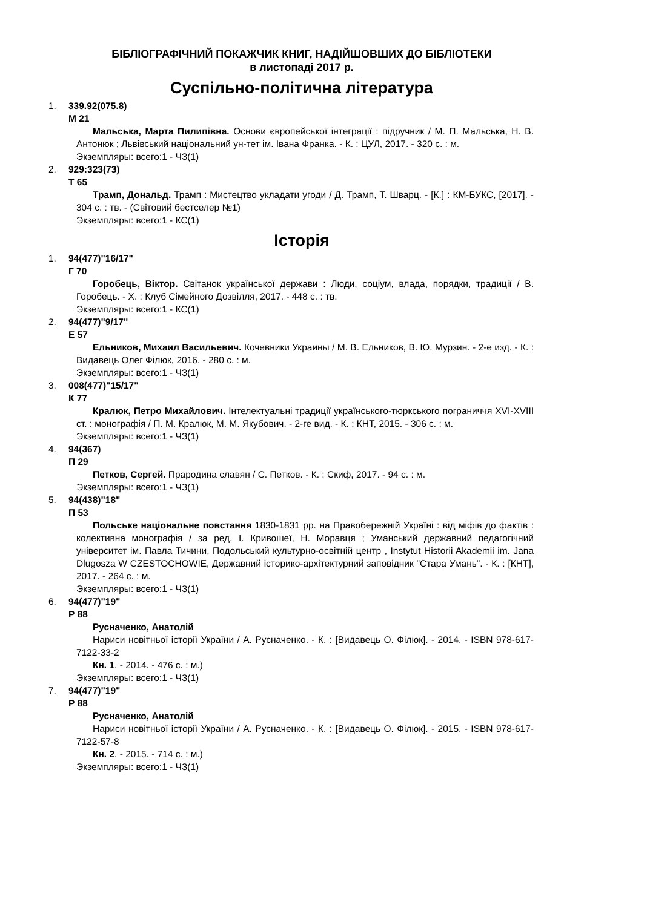БІБЛІОГРАФІЧНИЙ ПОКАЖЧИК КНИГ, НАДІЙШОВШИХ ДО БІБЛІОТЕКИ
в листопаді 2017 р.
Суспільно-політична література
1. 339.92(075.8)
М 21
Мальська, Марта Пилипівна. Основи європейської інтеграції : підручник / М. П. Мальська, Н. В. Антонюк ; Львівський національний ун-тет ім. Івана Франка. - К. : ЦУЛ, 2017. - 320 с. : м.
Экземпляры: всего:1 - ЧЗ(1)
2. 929:323(73)
Т 65
Трамп, Дональд. Трамп : Мистецтво укладати угоди / Д. Трамп, Т. Шварц. - [К.] : КМ-БУКС, [2017]. - 304 с. : тв. - (Світовий бестселер №1)
Экземпляры: всего:1 - КС(1)
Історія
1. 94(477)"16/17"
Г 70
Горобець, Віктор. Світанок української держави : Люди, соціум, влада, порядки, традиції / В. Горобець. - Х. : Клуб Сімейного Дозвілля, 2017. - 448 с. : тв.
Экземпляры: всего:1 - КС(1)
2. 94(477)"9/17"
Е 57
Ельников, Михаил Васильевич. Кочевники Украины / М. В. Ельников, В. Ю. Мурзин. - 2-е изд. - К. : Видавець Олег Філюк, 2016. - 280 с. : м.
Экземпляры: всего:1 - ЧЗ(1)
3. 008(477)"15/17"
К 77
Кралюк, Петро Михайлович. Інтелектуальні традиції українського-тюркського пограниччя XVI-XVIII ст. : монографія / П. М. Кралюк, М. М. Якубович. - 2-ге вид. - К. : КНТ, 2015. - 306 с. : м.
Экземпляры: всего:1 - ЧЗ(1)
4. 94(367)
П 29
Петков, Сергей. Прародина славян / С. Петков. - К. : Скиф, 2017. - 94 с. : м.
Экземпляры: всего:1 - ЧЗ(1)
5. 94(438)"18"
П 53
Польське національне повстання 1830-1831 рр. на Правобережній Україні : від міфів до фактів : колективна монографія / за ред. І. Кривошеї, Н. Моравця ; Уманський державний педагогічний університет ім. Павла Тичини, Подольський культурно-освітній центр , Instytut Historii Akademii im. Jana Dlugosza W CZESTOCHOWIE, Державний історико-архітектурний заповідник "Стара Умань". - К. : [КНТ], 2017. - 264 с. : м.
Экземпляры: всего:1 - ЧЗ(1)
6. 94(477)"19"
Р 88
Русначенко, Анатолій
Нариси новітньої історії України / А. Русначенко. - К. : [Видавець О. Філюк]. - 2014. - ISBN 978-617-7122-33-2
Кн. 1. - 2014. - 476 с. : м.)
Экземпляры: всего:1 - ЧЗ(1)
7. 94(477)"19"
Р 88
Русначенко, Анатолій
Нариси новітньої історії України / А. Русначенко. - К. : [Видавець О. Філюк]. - 2015. - ISBN 978-617-7122-57-8
Кн. 2. - 2015. - 714 с. : м.)
Экземпляры: всего:1 - ЧЗ(1)